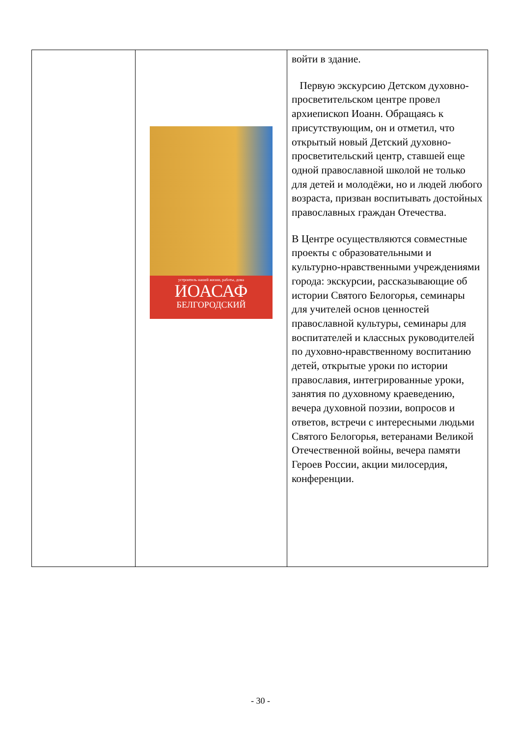| | устроитель нашей жизни, работы, дома ИОАСАФ БЕЛГОРОДСКИЙ | войти в здание. Первую экскурсию Детском духовно-просветительском центре провел архиепископ Иоанн. Обращаясь к присутствующим, он и отметил, что открытый новый Детский духовно-просветительский центр, ставшей еще одной православной школой не только для детей и молодёжи, но и людей любого возраста, призван воспитывать достойных православных граждан Отечества. В Центре осуществляются совместные проекты с образовательными и культурно-нравственными учреждениями города: экскурсии, рассказывающие об истории Святого Белогорья, семинары для учителей основ ценностей православной культуры, семинары для воспитателей и классных руководителей по духовно-нравственному воспитанию детей, открытые уроки по истории православия, интегрированные уроки, занятия по духовному краеведению, вечера духовной поэзии, вопросов и ответов, встречи с интересными людьми Святого Белогорья, ветеранами Великой Отечественной войны, вечера памяти Героев России, акции милосердия, конференции. |
- 30 -